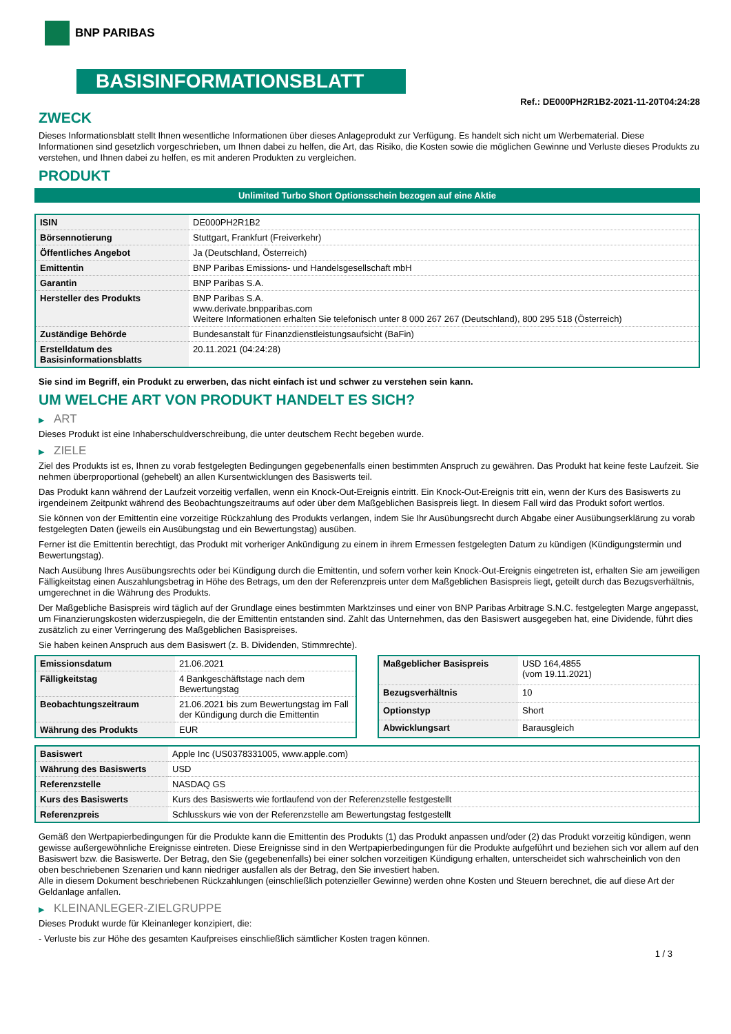BNP PARIBAS
BASISINFORMATIONSBLATT
Ref.: DE000PH2R1B2-2021-11-20T04:24:28
ZWECK
Dieses Informationsblatt stellt Ihnen wesentliche Informationen über dieses Anlageprodukt zur Verfügung. Es handelt sich nicht um Werbematerial. Diese Informationen sind gesetzlich vorgeschrieben, um Ihnen dabei zu helfen, die Art, das Risiko, die Kosten sowie die möglichen Gewinne und Verluste dieses Produkts zu verstehen, und Ihnen dabei zu helfen, es mit anderen Produkten zu vergleichen.
PRODUKT
Unlimited Turbo Short Optionsschein bezogen auf eine Aktie
| ISIN | DE000PH2R1B2 |
| Börsennotierung | Stuttgart, Frankfurt (Freiverkehr) |
| Öffentliches Angebot | Ja (Deutschland, Österreich) |
| Emittentin | BNP Paribas Emissions- und Handelsgesellschaft mbH |
| Garantin | BNP Paribas S.A. |
| Hersteller des Produkts | BNP Paribas S.A. www.derivate.bnpparibas.com Weitere Informationen erhalten Sie telefonisch unter 8 000 267 267 (Deutschland), 800 295 518 (Österreich) |
| Zuständige Behörde | Bundesanstalt für Finanzdienstleistungsaufsicht (BaFin) |
| Erstelldatum des Basisinformationsblatts | 20.11.2021 (04:24:28) |
Sie sind im Begriff, ein Produkt zu erwerben, das nicht einfach ist und schwer zu verstehen sein kann.
UM WELCHE ART VON PRODUKT HANDELT ES SICH?
▶ ART
Dieses Produkt ist eine Inhaberschuldverschreibung, die unter deutschem Recht begeben wurde.
▶ ZIELE
Ziel des Produkts ist es, Ihnen zu vorab festgelegten Bedingungen gegebenenfalls einen bestimmten Anspruch zu gewähren. Das Produkt hat keine feste Laufzeit. Sie nehmen überproportional (gehebelt) an allen Kursentwicklungen des Basiswerts teil.
Das Produkt kann während der Laufzeit vorzeitig verfallen, wenn ein Knock-Out-Ereignis eintritt. Ein Knock-Out-Ereignis tritt ein, wenn der Kurs des Basiswerts zu irgendeinem Zeitpunkt während des Beobachtungszeitraums auf oder über dem Maßgeblichen Basispreis liegt. In diesem Fall wird das Produkt sofort wertlos.
Sie können von der Emittentin eine vorzeitige Rückzahlung des Produkts verlangen, indem Sie Ihr Ausübungsrecht durch Abgabe einer Ausübungserklärung zu vorab festgelegten Daten (jeweils ein Ausübungstag und ein Bewertungstag) ausüben.
Ferner ist die Emittentin berechtigt, das Produkt mit vorheriger Ankündigung zu einem in ihrem Ermessen festgelegten Datum zu kündigen (Kündigungstermin und Bewertungstag).
Nach Ausübung Ihres Ausübungsrechts oder bei Kündigung durch die Emittentin, und sofern vorher kein Knock-Out-Ereignis eingetreten ist, erhalten Sie am jeweiligen Fälligkeitstag einen Auszahlungsbetrag in Höhe des Betrags, um den der Referenzpreis unter dem Maßgeblichen Basispreis liegt, geteilt durch das Bezugsverhältnis, umgerechnet in die Währung des Produkts.
Der Maßgebliche Basispreis wird täglich auf der Grundlage eines bestimmten Marktzinses und einer von BNP Paribas Arbitrage S.N.C. festgelegten Marge angepasst, um Finanzierungskosten widerzuspiegeln, die der Emittentin entstanden sind. Zahlt das Unternehmen, das den Basiswert ausgegeben hat, eine Dividende, führt dies zusätzlich zu einer Verringerung des Maßgeblichen Basispreises.
Sie haben keinen Anspruch aus dem Basiswert (z. B. Dividenden, Stimmrechte).
| Emissionsdatum | 21.06.2021 |
| Fälligkeitstag | 4 Bankgeschäftstage nach dem Bewertungstag |
| Beobachtungszeitraum | 21.06.2021 bis zum Bewertungstag im Fall der Kündigung durch die Emittentin |
| Währung des Produkts | EUR |
| Maßgeblicher Basispreis | USD 164,4855 (vom 19.11.2021) |
| Bezugsverhältnis | 10 |
| Optionstyp | Short |
| Abwicklungsart | Barausgleich |
| Basiswert | Apple Inc (US0378331005, www.apple.com) |
| Währung des Basiswerts | USD |
| Referenzstelle | NASDAQ GS |
| Kurs des Basiswerts | Kurs des Basiswerts wie fortlaufend von der Referenzstelle festgestellt |
| Referenzpreis | Schlusskurs wie von der Referenzstelle am Bewertungstag festgestellt |
Gemäß den Wertpapierbedingungen für die Produkte kann die Emittentin des Produkts (1) das Produkt anpassen und/oder (2) das Produkt vorzeitig kündigen, wenn gewisse außergewöhnliche Ereignisse eintreten. Diese Ereignisse sind in den Wertpapierbedingungen für die Produkte aufgeführt und beziehen sich vor allem auf den Basiswert bzw. die Basiswerte. Der Betrag, den Sie (gegebenenfalls) bei einer solchen vorzeitigen Kündigung erhalten, unterscheidet sich wahrscheinlich von den oben beschriebenen Szenarien und kann niedriger ausfallen als der Betrag, den Sie investiert haben.
Alle in diesem Dokument beschriebenen Rückzahlungen (einschließlich potenzieller Gewinne) werden ohne Kosten und Steuern berechnet, die auf diese Art der Geldanlage anfallen.
▶ KLEINANLEGER-ZIELGRUPPE
Dieses Produkt wurde für Kleinanleger konzipiert, die:
- Verluste bis zur Höhe des gesamten Kaufpreises einschließlich sämtlicher Kosten tragen können.
1 / 3